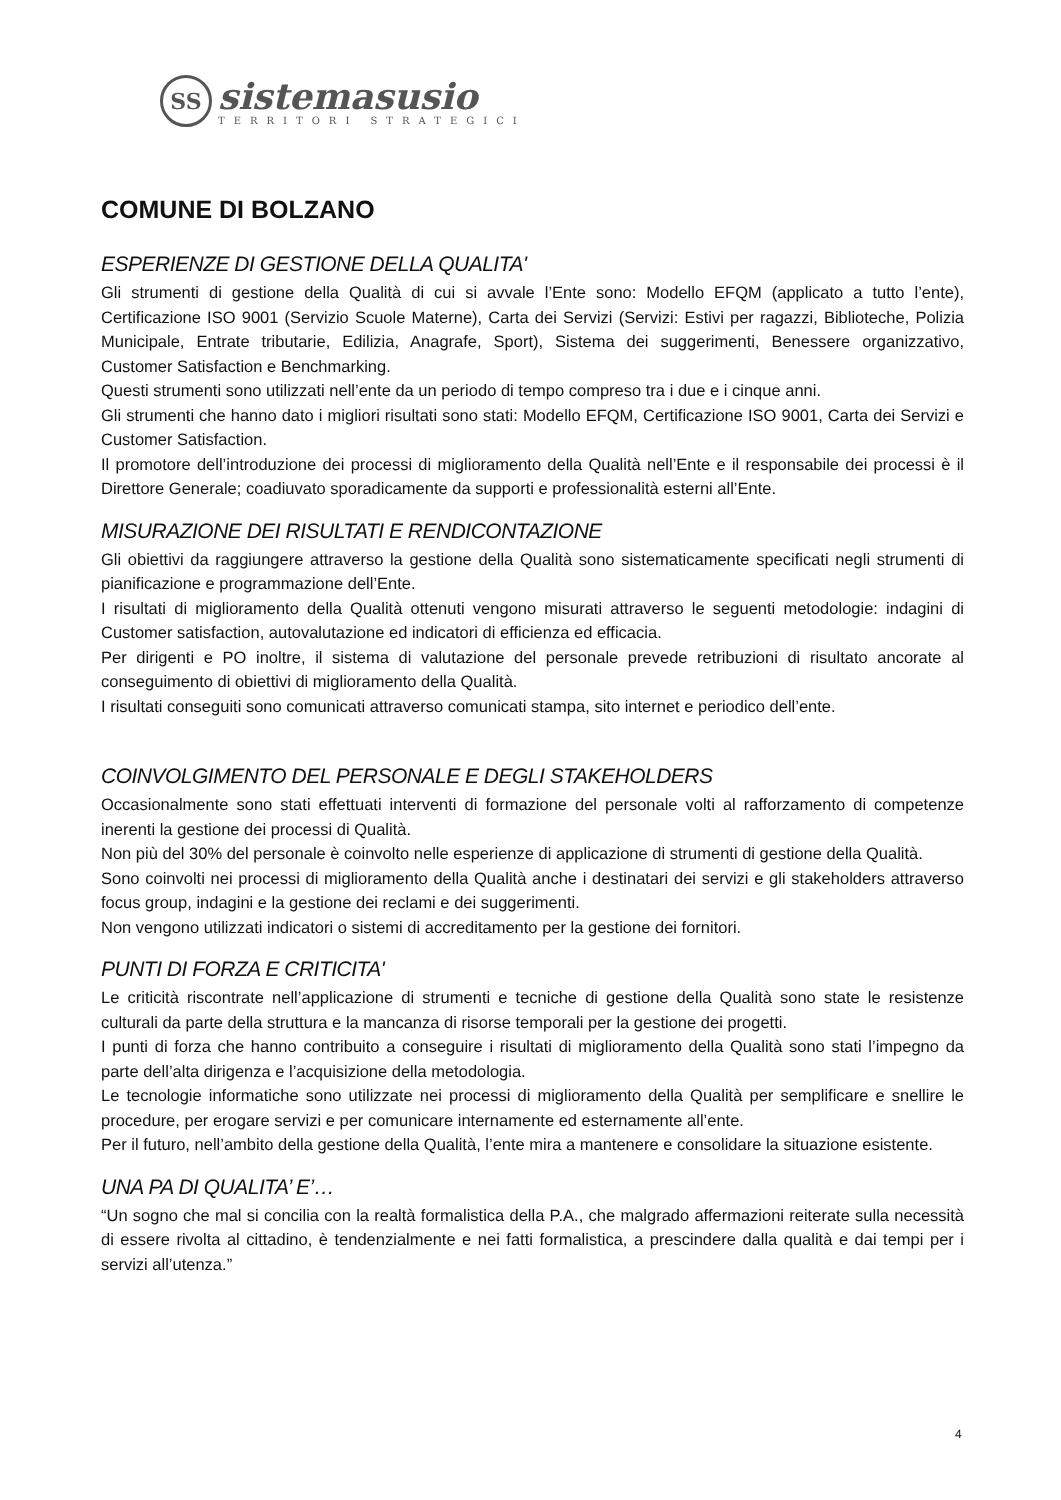SS
sistemasusio
TERRITORI STRATEGICI
COMUNE DI BOLZANO
ESPERIENZE DI GESTIONE DELLA QUALITA'
Gli strumenti di gestione della Qualità di cui si avvale l’Ente sono: Modello EFQM (applicato a tutto l’ente), Certificazione ISO 9001 (Servizio Scuole Materne), Carta dei Servizi (Servizi: Estivi per ragazzi, Biblioteche, Polizia Municipale, Entrate tributarie, Edilizia, Anagrafe, Sport), Sistema dei suggerimenti, Benessere organizzativo, Customer Satisfaction e Benchmarking.
Questi strumenti sono utilizzati nell’ente da un periodo di tempo compreso tra i due e i cinque anni.
Gli strumenti che hanno dato i migliori risultati sono stati: Modello EFQM, Certificazione ISO 9001, Carta dei Servizi e Customer Satisfaction.
Il promotore dell’introduzione dei processi di miglioramento della Qualità nell’Ente e il responsabile dei processi è il Direttore Generale; coadiuvato sporadicamente da supporti e professionalità esterni all’Ente.
MISURAZIONE DEI RISULTATI E RENDICONTAZIONE
Gli obiettivi da raggiungere attraverso la gestione della Qualità sono sistematicamente specificati negli strumenti di pianificazione e programmazione dell’Ente.
I risultati di miglioramento della Qualità ottenuti vengono misurati attraverso le seguenti metodologie: indagini di Customer satisfaction, autovalutazione ed indicatori di efficienza ed efficacia.
Per dirigenti e PO inoltre, il sistema di valutazione del personale prevede retribuzioni di risultato ancorate al conseguimento di obiettivi di miglioramento della Qualità.
I risultati conseguiti sono comunicati attraverso comunicati stampa, sito internet e periodico dell’ente.
COINVOLGIMENTO DEL PERSONALE E DEGLI STAKEHOLDERS
Occasionalmente sono stati effettuati interventi di formazione del personale volti al rafforzamento di competenze inerenti la gestione dei processi di Qualità.
Non più del 30% del personale è coinvolto nelle esperienze di applicazione di strumenti di gestione della Qualità.
Sono coinvolti nei processi di miglioramento della Qualità anche i destinatari dei servizi e gli stakeholders attraverso focus group, indagini e la gestione dei reclami e dei suggerimenti.
Non vengono utilizzati indicatori o sistemi di accreditamento per la gestione dei fornitori.
PUNTI DI FORZA E CRITICITA'
Le criticità riscontrate nell’applicazione di strumenti e tecniche di gestione della Qualità sono state le resistenze culturali da parte della struttura e la mancanza di risorse temporali per la gestione dei progetti.
I punti di forza che hanno contribuito a conseguire i risultati di miglioramento della Qualità sono stati l’impegno da parte dell’alta dirigenza e l’acquisizione della metodologia.
Le tecnologie informatiche sono utilizzate nei processi di miglioramento della Qualità per semplificare e snellire le procedure, per erogare servizi e per comunicare internamente ed esternamente all’ente.
Per il futuro, nell’ambito della gestione della Qualità, l’ente mira a mantenere e consolidare la situazione esistente.
UNA PA DI QUALITA’ E’…
“Un sogno che mal si concilia con la realtà formalistica della P.A., che malgrado affermazioni reiterate sulla necessità di essere rivolta al cittadino, è tendenzialmente e nei fatti formalistica, a prescindere dalla qualità e dai tempi per i servizi all’utenza.”
4